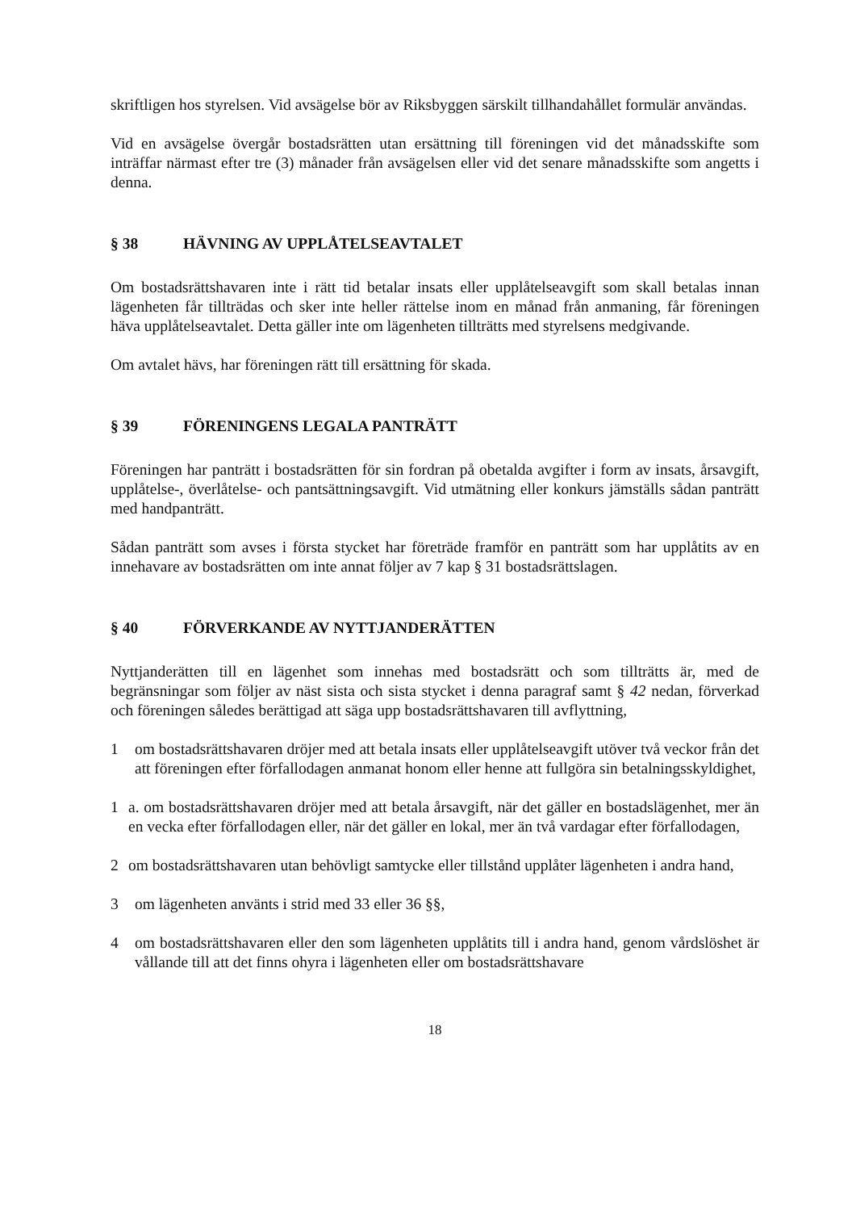skriftligen hos styrelsen. Vid avsägelse bör av Riksbyggen särskilt tillhandahållet formulär användas.
Vid en avsägelse övergår bostadsrätten utan ersättning till föreningen vid det månadsskifte som inträffar närmast efter tre (3) månader från avsägelsen eller vid det senare månadsskifte som angetts i denna.
§ 38 HÄVNING AV UPPLÅTELSEAVTALET
Om bostadsrättshavaren inte i rätt tid betalar insats eller upplåtelseavgift som skall betalas innan lägenheten får tillträdas och sker inte heller rättelse inom en månad från anmaning, får föreningen häva upplåtelseavtalet. Detta gäller inte om lägenheten tillträtts med styrelsens medgivande.
Om avtalet hävs, har föreningen rätt till ersättning för skada.
§ 39 FÖRENINGENS LEGALA PANTRÄTT
Föreningen har panträtt i bostadsrätten för sin fordran på obetalda avgifter i form av insats, årsavgift, upplåtelse-, överlåtelse- och pantsättningsavgift. Vid utmätning eller konkurs jämställs sådan panträtt med handpanträtt.
Sådan panträtt som avses i första stycket har företräde framför en panträtt som har upplåtits av en innehavare av bostadsrätten om inte annat följer av 7 kap § 31 bostadsrättslagen.
§ 40 FÖRVERKANDE AV NYTTJANDERÄTTEN
Nyttjanderätten till en lägenhet som innehas med bostadsrätt och som tillträtts är, med de begränsningar som följer av näst sista och sista stycket i denna paragraf samt § 42 nedan, förverkad och föreningen således berättigad att säga upp bostadsrättshavaren till avflyttning,
1 om bostadsrättshavaren dröjer med att betala insats eller upplåtelseavgift utöver två veckor från det att föreningen efter förfallodagen anmanat honom eller henne att fullgöra sin betalningsskyldighet,
1 a. om bostadsrättshavaren dröjer med att betala årsavgift, när det gäller en bostadslägenhet, mer än en vecka efter förfallodagen eller, när det gäller en lokal, mer än två vardagar efter förfallodagen,
2 om bostadsrättshavaren utan behövligt samtycke eller tillstånd upplåter lägenheten i andra hand,
3 om lägenheten använts i strid med 33 eller 36 §§,
4 om bostadsrättshavaren eller den som lägenheten upplåtits till i andra hand, genom vårdslöshet är vållande till att det finns ohyra i lägenheten eller om bostadsrättshavare
18